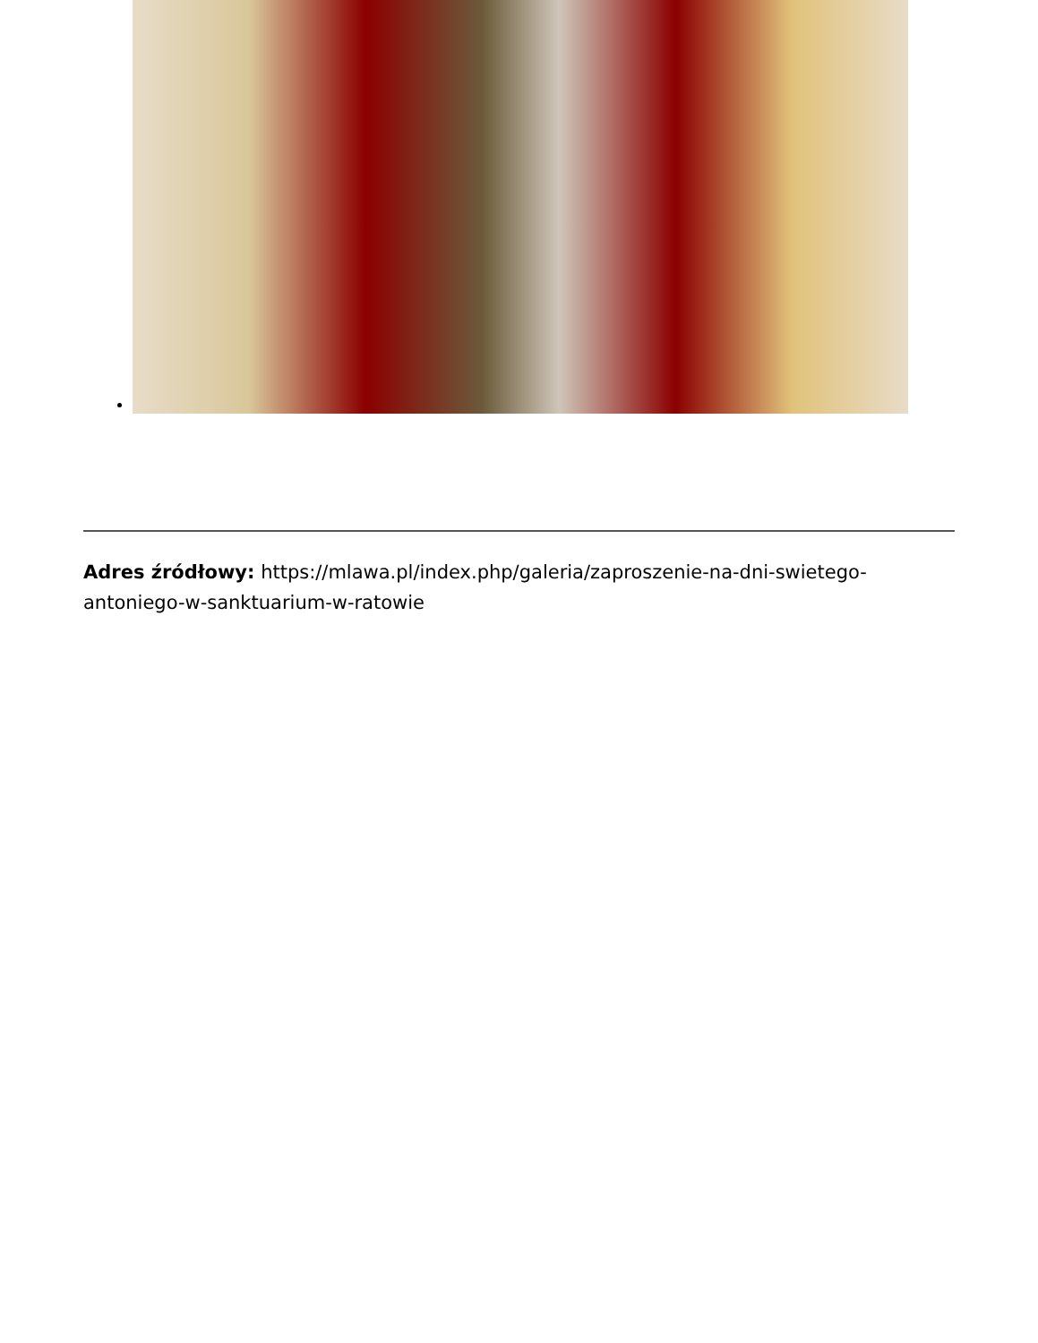Adres źródłowy: https://mlawa.pl/index.php/galeria/zaproszenie-na-dni-swietego-antoniego-w-sanktuarium-w-ratowie